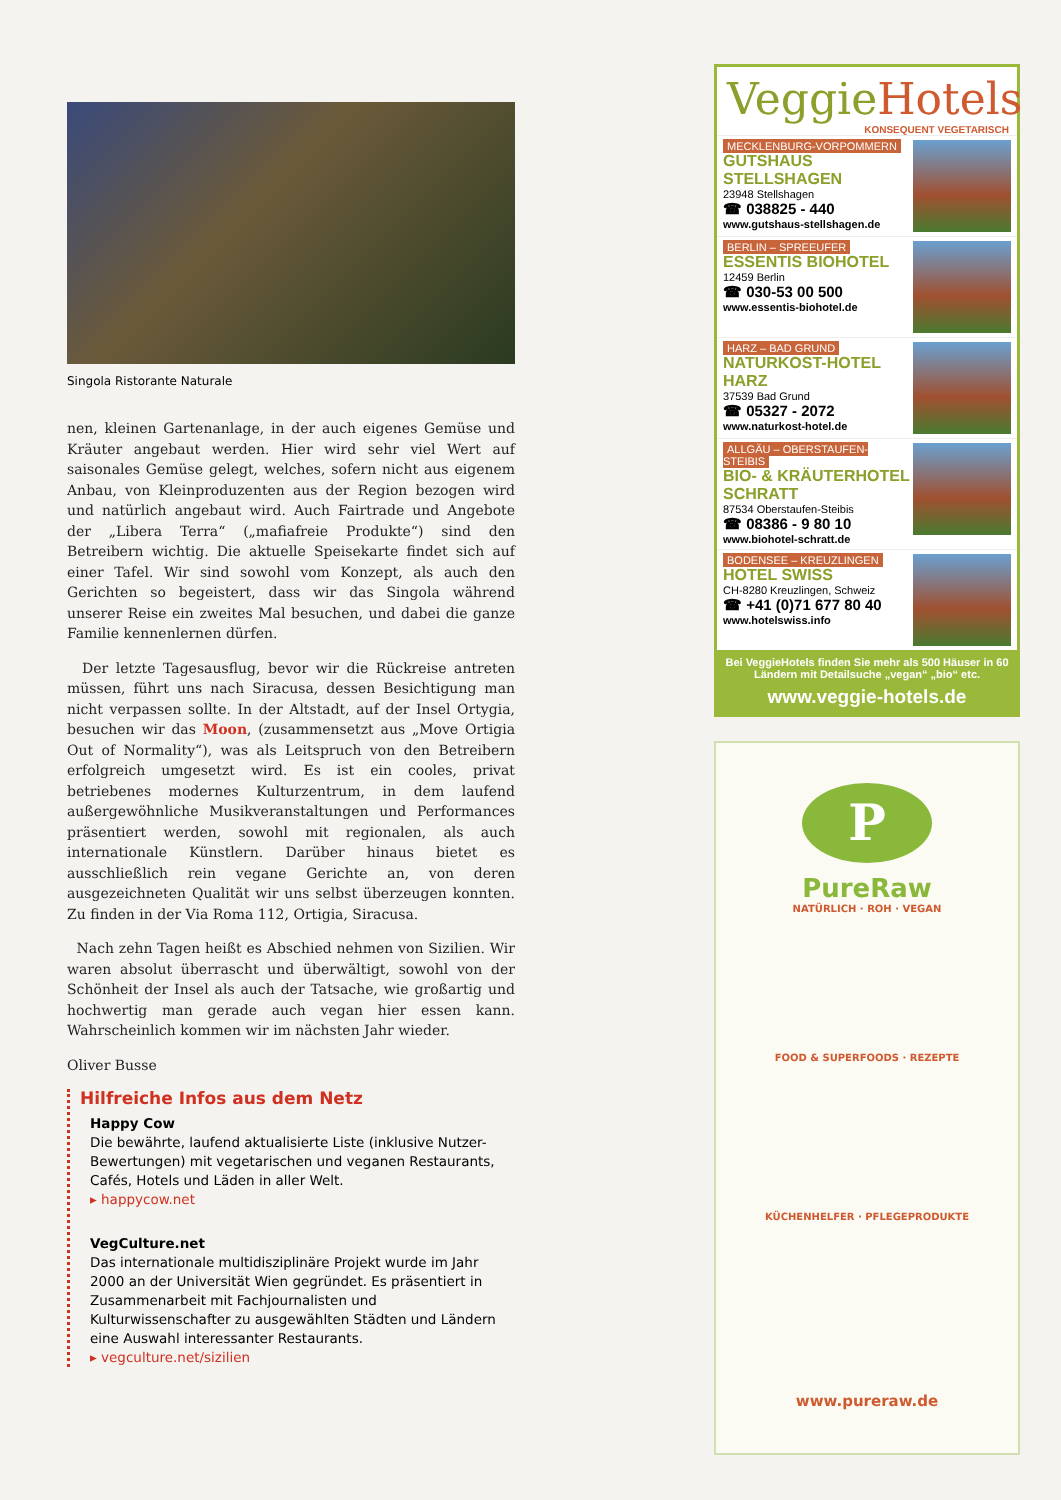Singola Ristorante Naturale
nen, kleinen Gartenanlage, in der auch eigenes Gemüse und Kräuter angebaut werden. Hier wird sehr viel Wert auf saisonales Gemüse gelegt, welches, sofern nicht aus eigenem Anbau, von Kleinproduzenten aus der Region bezogen wird und natürlich angebaut wird. Auch Fairtrade und Angebote der „Libera Terra“ („mafiafreie Produkte“) sind den Betreibern wichtig. Die aktuelle Speisekarte findet sich auf einer Tafel. Wir sind sowohl vom Konzept, als auch den Gerichten so begeistert, dass wir das Singola während unserer Reise ein zweites Mal besuchen, und dabei die ganze Familie kennenlernen dürfen.
Der letzte Tagesausflug, bevor wir die Rückreise antreten müssen, führt uns nach Siracusa, dessen Besichtigung man nicht verpassen sollte. In der Altstadt, auf der Insel Ortygia, besuchen wir das Moon, (zusammensetzt aus „Move Ortigia Out of Normality“), was als Leitspruch von den Betreibern erfolgreich umgesetzt wird. Es ist ein cooles, privat betriebenes modernes Kulturzentrum, in dem laufend außergewöhnliche Musikveranstaltungen und Performances präsentiert werden, sowohl mit regionalen, als auch internationale Künstlern. Darüber hinaus bietet es ausschließlich rein vegane Gerichte an, von deren ausgezeichneten Qualität wir uns selbst überzeugen konnten. Zu finden in der Via Roma 112, Ortigia, Siracusa.
Nach zehn Tagen heißt es Abschied nehmen von Sizilien. Wir waren absolut überrascht und überwältigt, sowohl von der Schönheit der Insel als auch der Tatsache, wie großartig und hochwertig man gerade auch vegan hier essen kann. Wahrscheinlich kommen wir im nächsten Jahr wieder.
Oliver Busse
Hilfreiche Infos aus dem Netz
Happy Cow
Die bewährte, laufend aktualisierte Liste (inklusive Nutzer-Bewertungen) mit vegetarischen und veganen Restaurants, Cafés, Hotels und Läden in aller Welt.
▸ happycow.net
VegCulture.net
Das internationale multidisziplinäre Projekt wurde im Jahr 2000 an der Universität Wien gegründet. Es präsentiert in Zusammenarbeit mit Fachjournalisten und Kulturwissenschafter zu ausgewählten Städten und Ländern eine Auswahl interessanter Restaurants.
▸ vegculture.net/sizilien
VeggieHotels
KONSEQUENT VEGETARISCH
MECKLENBURG-VORPOMMERN
GUTSHAUS STELLSHAGEN
23948 Stellshagen
☎ 038825 - 440
www.gutshaus-stellshagen.de
BERLIN – SPREEUFER
ESSENTIS BIOHOTEL
12459 Berlin
☎ 030-53 00 500
www.essentis-biohotel.de
HARZ – BAD GRUND
NATURKOST-HOTEL HARZ
37539 Bad Grund
☎ 05327 - 2072
www.naturkost-hotel.de
ALLGÄU – OBERSTAUFEN-STEIBIS
BIO- & KRÄUTERHOTEL SCHRATT
87534 Oberstaufen-Steibis
☎ 08386 - 9 80 10
www.biohotel-schratt.de
BODENSEE – KREUZLINGEN
HOTEL SWISS
CH-8280 Kreuzlingen, Schweiz
☎ +41 (0)71 677 80 40
www.hotelswiss.info
Bei VeggieHotels finden Sie mehr als 500 Häuser in 60 Ländern mit Detailsuche „vegan“ „bio“ etc.
www.veggie-hotels.de
P
PureRaw
NATÜRLICH · ROH · VEGAN
FOOD & SUPERFOODS · REZEPTE
KÜCHENHELFER · PFLEGEPRODUKTE
www.pureraw.de